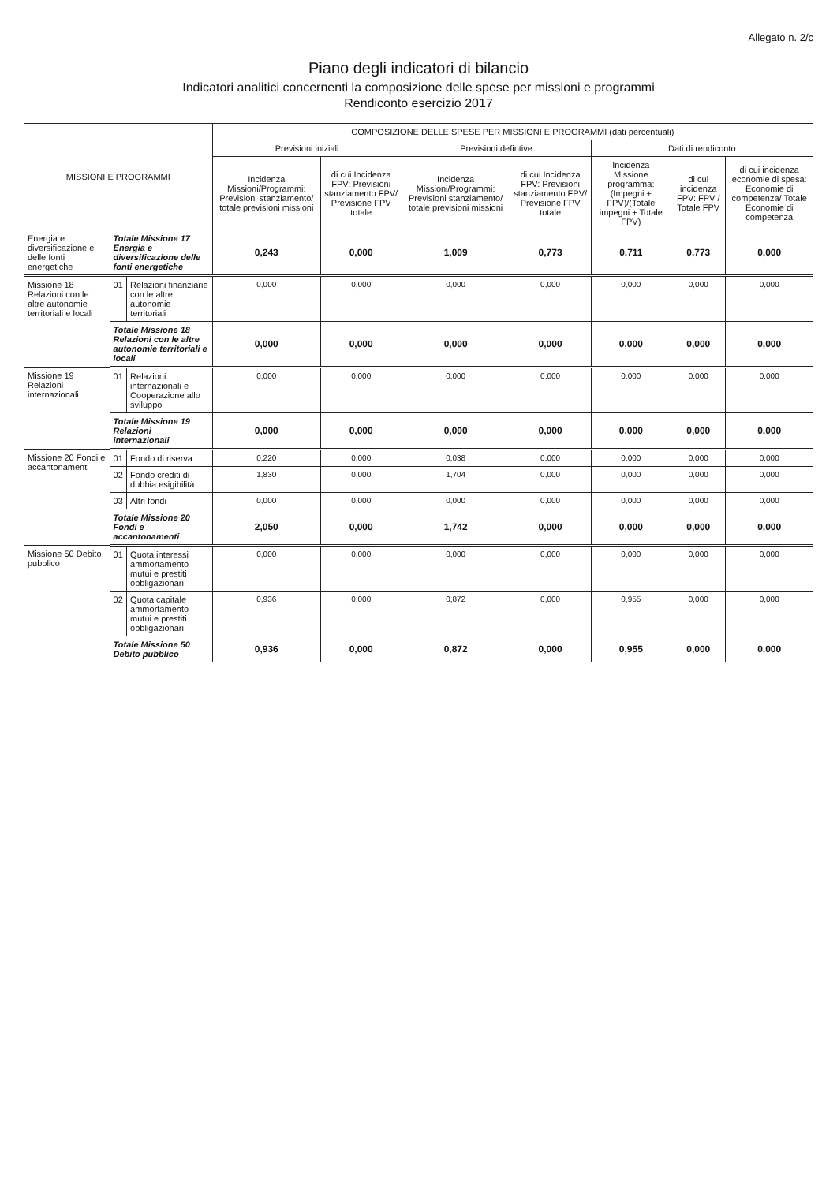Allegato n. 2/c
Piano degli indicatori di bilancio
Indicatori analitici concernenti la composizione delle spese per missioni e programmi
Rendiconto esercizio 2017
| MISSIONI E PROGRAMMI | | | COMPOSIZIONE DELLE SPESE PER MISSIONI E PROGRAMMI (dati percentuali) | | | | | | |
| --- | --- | --- | --- | --- | --- | --- | --- | --- | --- |
| | | | Previsioni iniziali | | Previsioni defintive | | Dati di rendiconto | | |
| | | | Incidenza Missioni/Programmi: Previsioni stanziamento/ totale previsioni missioni | di cui Incidenza FPV: Previsioni stanziamento FPV/ Previsione FPV totale | Incidenza Missioni/Programmi: Previsioni stanziamento/ totale previsioni missioni | di cui Incidenza FPV: Previsioni stanziamento FPV/ Previsione FPV totale | Incidenza Missione programma: (Impegni + FPV)/(Totale impegni + Totale FPV) | di cui incidenza FPV: FPV / Totale FPV | di cui incidenza economie di spesa: Economie di competenza/ Totale Economie di competenza |
| Energia e diversificazione e delle fonti energetiche | Totale Missione 17 Energia e diversificazione delle fonti energetiche | | 0,243 | 0,000 | 1,009 | 0,773 | 0,711 | 0,773 | 0,000 |
| Missione 18 Relazioni con le altre autonomie territoriali e locali | 01 | Relazioni finanziarie con le altre autonomie territoriali | 0,000 | 0,000 | 0,000 | 0,000 | 0,000 | 0,000 | 0,000 |
| | Totale Missione 18 Relazioni con le altre autonomie territoriali e locali | | 0,000 | 0,000 | 0,000 | 0,000 | 0,000 | 0,000 | 0,000 |
| Missione 19 Relazioni internazionali | 01 | Relazioni internazionali e Cooperazione allo sviluppo | 0,000 | 0,000 | 0,000 | 0,000 | 0,000 | 0,000 | 0,000 |
| | Totale Missione 19 Relazioni internazionali | | 0,000 | 0,000 | 0,000 | 0,000 | 0,000 | 0,000 | 0,000 |
| Missione 20 Fondi e accantonamenti | 01 | Fondo di riserva | 0,220 | 0,000 | 0,038 | 0,000 | 0,000 | 0,000 | 0,000 |
| | 02 | Fondo crediti di dubbia esigibilità | 1,830 | 0,000 | 1,704 | 0,000 | 0,000 | 0,000 | 0,000 |
| | 03 | Altri fondi | 0,000 | 0,000 | 0,000 | 0,000 | 0,000 | 0,000 | 0,000 |
| | Totale Missione 20 Fondi e accantonamenti | | 2,050 | 0,000 | 1,742 | 0,000 | 0,000 | 0,000 | 0,000 |
| Missione 50 Debito pubblico | 01 | Quota interessi ammortamento mutui e prestiti obbligazionari | 0,000 | 0,000 | 0,000 | 0,000 | 0,000 | 0,000 | 0,000 |
| | 02 | Quota capitale ammortamento mutui e prestiti obbligazionari | 0,936 | 0,000 | 0,872 | 0,000 | 0,955 | 0,000 | 0,000 |
| | Totale Missione 50 Debito pubblico | | 0,936 | 0,000 | 0,872 | 0,000 | 0,955 | 0,000 | 0,000 |